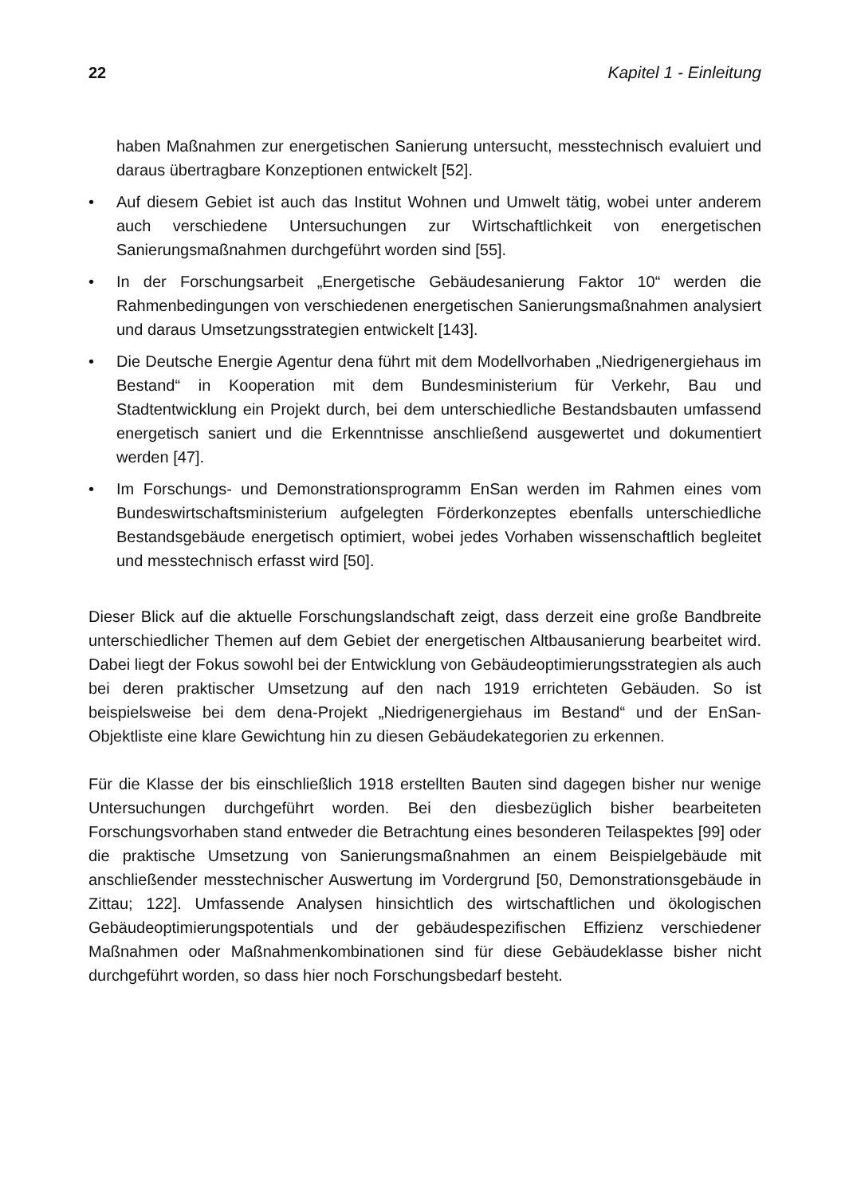22 Kapitel 1 - Einleitung
haben Maßnahmen zur energetischen Sanierung untersucht, messtechnisch evaluiert und daraus übertragbare Konzeptionen entwickelt [52].
• Auf diesem Gebiet ist auch das Institut Wohnen und Umwelt tätig, wobei unter anderem auch verschiedene Untersuchungen zur Wirtschaftlichkeit von energetischen Sanierungsmaßnahmen durchgeführt worden sind [55].
• In der Forschungsarbeit „Energetische Gebäudesanierung Faktor 10“ werden die Rahmenbedingungen von verschiedenen energetischen Sanierungsmaßnahmen analysiert und daraus Umsetzungsstrategien entwickelt [143].
• Die Deutsche Energie Agentur dena führt mit dem Modellvorhaben „Niedrigenergiehaus im Bestand“ in Kooperation mit dem Bundesministerium für Verkehr, Bau und Stadtentwicklung ein Projekt durch, bei dem unterschiedliche Bestandsbauten umfassend energetisch saniert und die Erkenntnisse anschließend ausgewertet und dokumentiert werden [47].
• Im Forschungs- und Demonstrationsprogramm EnSan werden im Rahmen eines vom Bundeswirtschaftsministerium aufgelegten Förderkonzeptes ebenfalls unterschiedliche Bestandsgebäude energetisch optimiert, wobei jedes Vorhaben wissenschaftlich begleitet und messtechnisch erfasst wird [50].
Dieser Blick auf die aktuelle Forschungslandschaft zeigt, dass derzeit eine große Bandbreite unterschiedlicher Themen auf dem Gebiet der energetischen Altbausanierung bearbeitet wird. Dabei liegt der Fokus sowohl bei der Entwicklung von Gebäudeoptimierungsstrategien als auch bei deren praktischer Umsetzung auf den nach 1919 errichteten Gebäuden. So ist beispielsweise bei dem dena-Projekt „Niedrigenergiehaus im Bestand“ und der EnSan-Objektliste eine klare Gewichtung hin zu diesen Gebäudekategorien zu erkennen.
Für die Klasse der bis einschließlich 1918 erstellten Bauten sind dagegen bisher nur wenige Untersuchungen durchgeführt worden. Bei den diesbezüglich bisher bearbeiteten Forschungsvorhaben stand entweder die Betrachtung eines besonderen Teilaspektes [99] oder die praktische Umsetzung von Sanierungsmaßnahmen an einem Beispielgebäude mit anschließender messtechnischer Auswertung im Vordergrund [50, Demonstrationsgebäude in Zittau; 122]. Umfassende Analysen hinsichtlich des wirtschaftlichen und ökologischen Gebäudeoptimierungspotentials und der gebäudespezifischen Effizienz verschiedener Maßnahmen oder Maßnahmenkombinationen sind für diese Gebäudeklasse bisher nicht durchgeführt worden, so dass hier noch Forschungsbedarf besteht.